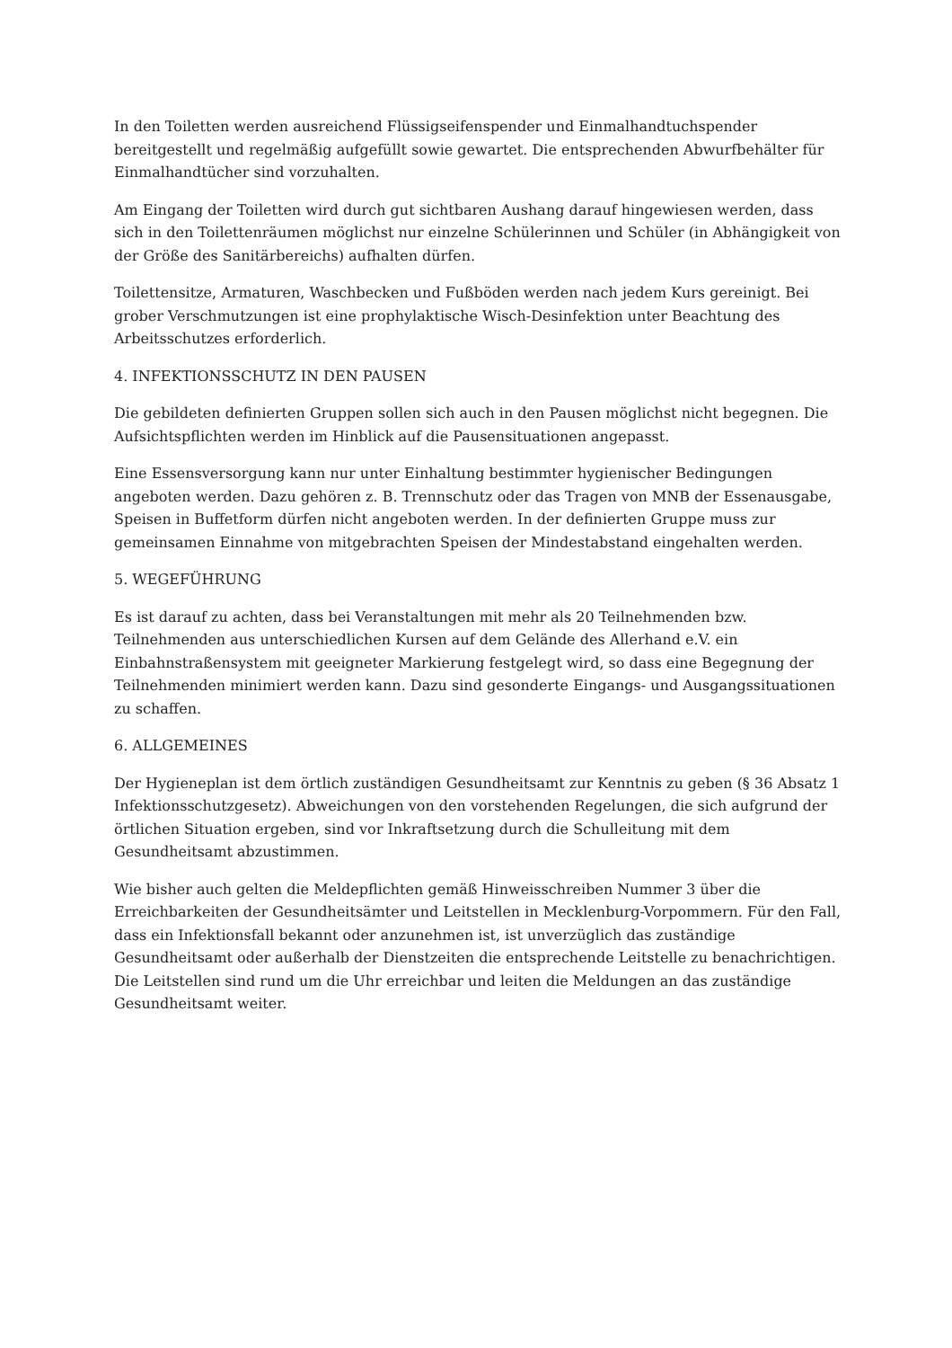In den Toiletten werden ausreichend Flüssigseifenspender und Einmalhandtuchspender bereitgestellt und regelmäßig aufgefüllt sowie gewartet. Die entsprechenden Abwurfbehälter für Einmalhandtücher sind vorzuhalten.
Am Eingang der Toiletten wird durch gut sichtbaren Aushang darauf hingewiesen werden, dass sich in den Toilettenräumen möglichst nur einzelne Schülerinnen und Schüler (in Abhängigkeit von der Größe des Sanitärbereichs) aufhalten dürfen.
Toilettensitze, Armaturen, Waschbecken und Fußböden werden nach jedem Kurs gereinigt. Bei grober Verschmutzungen ist eine prophylaktische Wisch-Desinfektion unter Beachtung des Arbeitsschutzes erforderlich.
4. INFEKTIONSSCHUTZ IN DEN PAUSEN
Die gebildeten definierten Gruppen sollen sich auch in den Pausen möglichst nicht begegnen. Die Aufsichtspflichten werden im Hinblick auf die Pausensituationen angepasst.
Eine Essensversorgung kann nur unter Einhaltung bestimmter hygienischer Bedingungen angeboten werden. Dazu gehören z. B. Trennschutz oder das Tragen von MNB der Essenausgabe, Speisen in Buffetform dürfen nicht angeboten werden. In der definierten Gruppe muss zur gemeinsamen Einnahme von mitgebrachten Speisen der Mindestabstand eingehalten werden.
5. WEGEFÜHRUNG
Es ist darauf zu achten, dass bei Veranstaltungen mit mehr als 20 Teilnehmenden bzw. Teilnehmenden aus unterschiedlichen Kursen auf dem Gelände des Allerhand e.V. ein Einbahnstraßensystem mit geeigneter Markierung festgelegt wird, so dass eine Begegnung der Teilnehmenden minimiert werden kann. Dazu sind gesonderte Eingangs- und Ausgangssituationen zu schaffen.
6. ALLGEMEINES
Der Hygieneplan ist dem örtlich zuständigen Gesundheitsamt zur Kenntnis zu geben (§ 36 Absatz 1 Infektionsschutzgesetz). Abweichungen von den vorstehenden Regelungen, die sich aufgrund der örtlichen Situation ergeben, sind vor Inkraftsetzung durch die Schulleitung mit dem Gesundheitsamt abzustimmen.
Wie bisher auch gelten die Meldepflichten gemäß Hinweisschreiben Nummer 3 über die Erreichbarkeiten der Gesundheitsämter und Leitstellen in Mecklenburg-Vorpommern. Für den Fall, dass ein Infektionsfall bekannt oder anzunehmen ist, ist unverzüglich das zuständige Gesundheitsamt oder außerhalb der Dienstzeiten die entsprechende Leitstelle zu benachrichtigen. Die Leitstellen sind rund um die Uhr erreichbar und leiten die Meldungen an das zuständige Gesundheitsamt weiter.